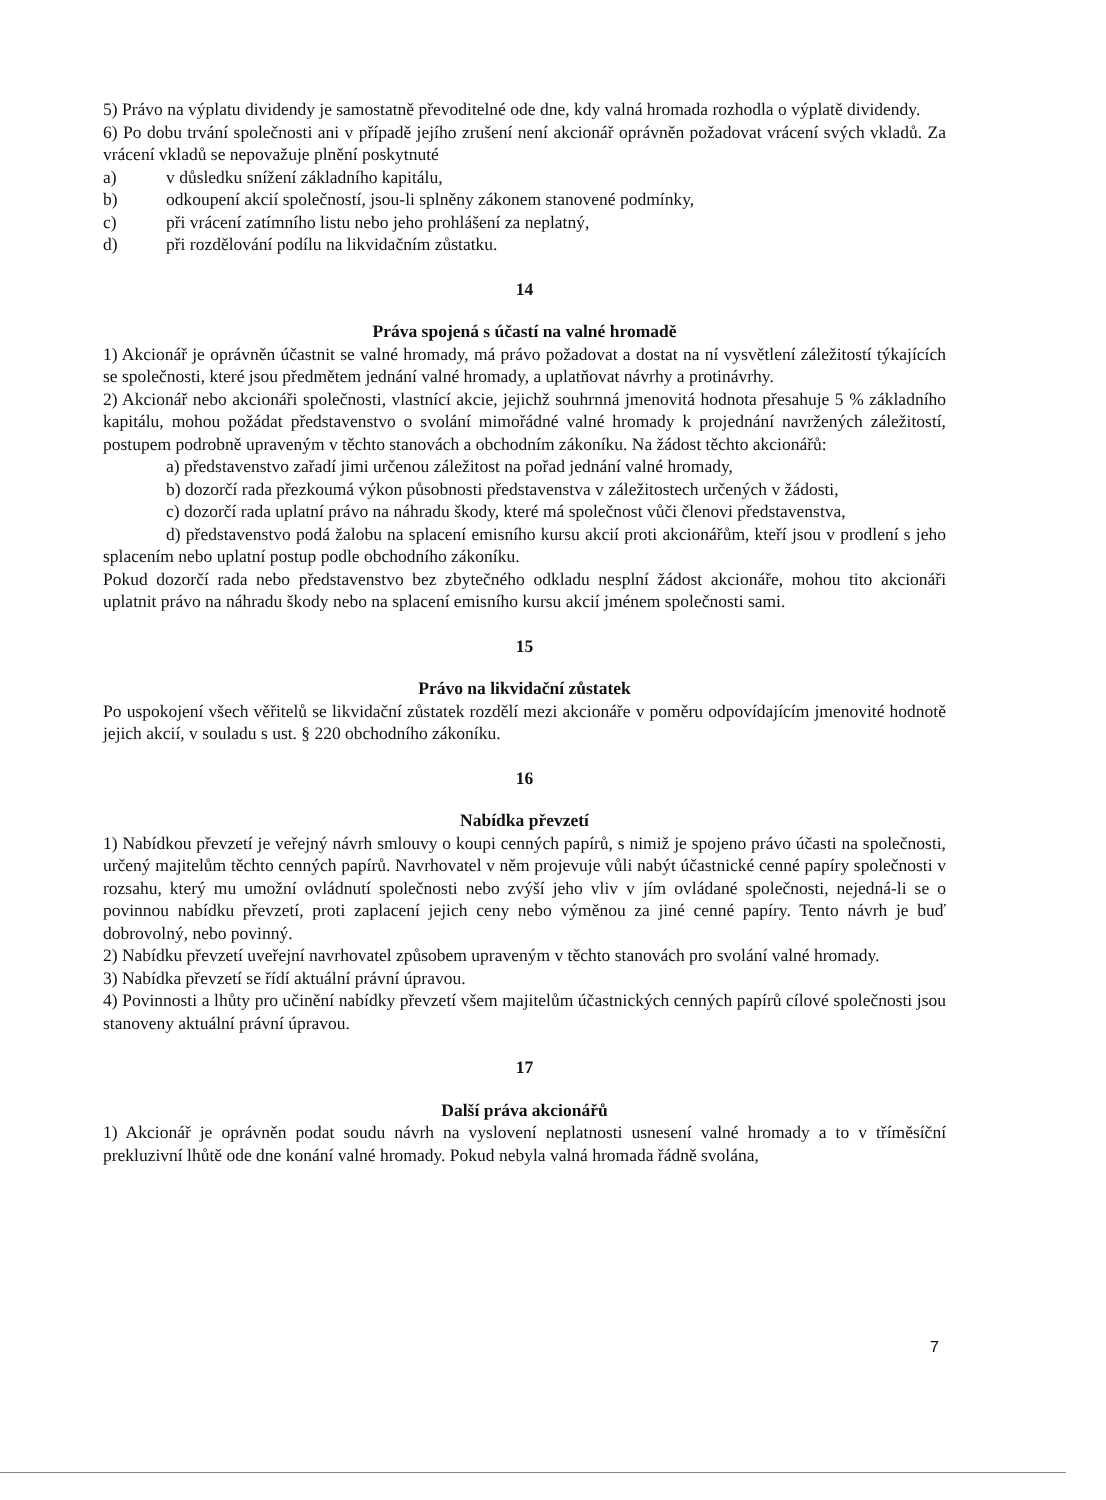5) Právo na výplatu dividendy je samostatně převoditelné ode dne, kdy valná hromada rozhodla o výplatě dividendy.
6) Po dobu trvání společnosti ani v případě jejího zrušení není akcionář oprávněn požadovat vrácení svých vkladů. Za vrácení vkladů se nepovažuje plnění poskytnuté
a) v důsledku snížení základního kapitálu,
b) odkoupení akcií společností, jsou-li splněny zákonem stanovené podmínky,
c) při vrácení zatímního listu nebo jeho prohlášení za neplatný,
d) při rozdělování podílu na likvidačním zůstatku.
14
Práva spojená s účastí na valné hromadě
1) Akcionář je oprávněn účastnit se valné hromady, má právo požadovat a dostat na ní vysvětlení záležitostí týkajících se společnosti, které jsou předmětem jednání valné hromady, a uplatňovat návrhy a protinávrhy.
2) Akcionář nebo akcionáři společnosti, vlastnící akcie, jejichž souhrnná jmenovitá hodnota přesahuje 5 % základního kapitálu, mohou požádat představenstvo o svolání mimořádné valné hromady k projednání navržených záležitostí, postupem podrobně upraveným v těchto stanovách a obchodním zákoníku. Na žádost těchto akcionářů:
a) představenstvo zařadí jimi určenou záležitost na pořad jednání valné hromady,
b) dozorčí rada přezkoumá výkon působnosti představenstva v záležitostech určených v žádosti,
c) dozorčí rada uplatní právo na náhradu škody, které má společnost vůči členovi představenstva,
d) představenstvo podá žalobu na splacení emisního kursu akcií proti akcionářům, kteří jsou v prodlení s jeho splacením nebo uplatní postup podle obchodního zákoníku.
Pokud dozorčí rada nebo představenstvo bez zbytečného odkladu nesplní žádost akcionáře, mohou tito akcionáři uplatnit právo na náhradu škody nebo na splacení emisního kursu akcií jménem společnosti sami.
15
Právo na likvidační zůstatek
Po uspokojení všech věřitelů se likvidační zůstatek rozdělí mezi akcionáře v poměru odpovídajícím jmenovité hodnotě jejich akcií, v souladu s ust. § 220 obchodního zákoníku.
16
Nabídka převzetí
1) Nabídkou převzetí je veřejný návrh smlouvy o koupi cenných papírů, s nimiž je spojeno právo účasti na společnosti, určený majitelům těchto cenných papírů. Navrhovatel v něm projevuje vůli nabýt účastnické cenné papíry společnosti v rozsahu, který mu umožní ovládnutí společnosti nebo zvýší jeho vliv v jím ovládané společnosti, nejedná-li se o povinnou nabídku převzetí, proti zaplacení jejich ceny nebo výměnou za jiné cenné papíry. Tento návrh je buď dobrovolný, nebo povinný.
2) Nabídku převzetí uveřejní navrhovatel způsobem upraveným v těchto stanovách pro svolání valné hromady.
3) Nabídka převzetí se řídí aktuální právní úpravou.
4) Povinnosti a lhůty pro učinění nabídky převzetí všem majitelům účastnických cenných papírů cílové společnosti jsou stanoveny aktuální právní úpravou.
17
Další práva akcionářů
1) Akcionář je oprávněn podat soudu návrh na vyslovení neplatnosti usnesení valné hromady a to v tříměsíční prekluzivní lhůtě ode dne konání valné hromady. Pokud nebyla valná hromada řádně svolána,
7